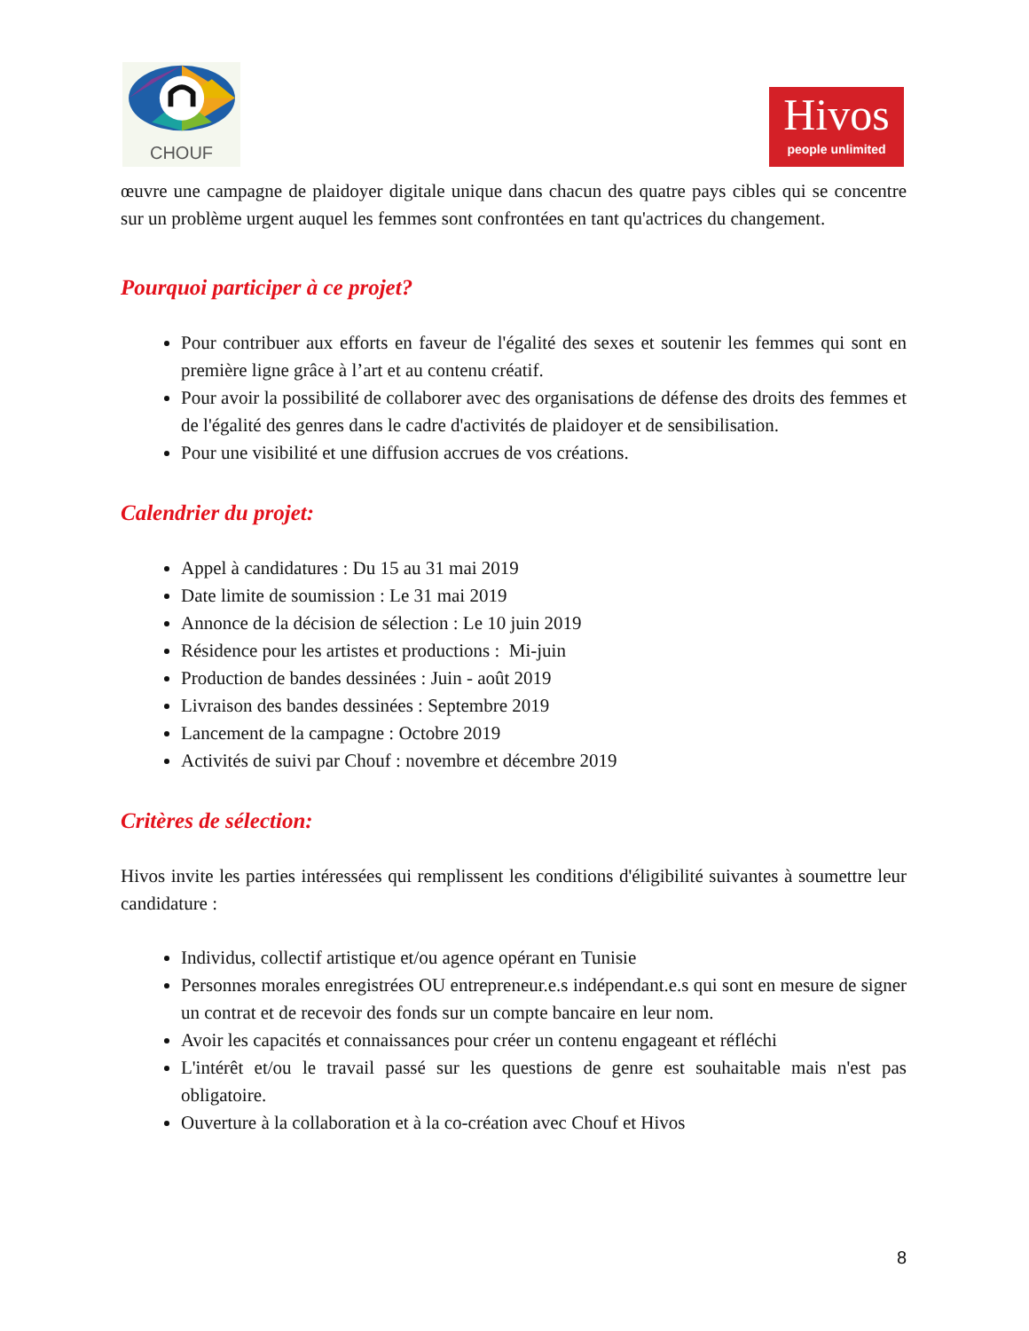CHOUF
Hivos
people unlimited
œuvre une campagne de plaidoyer digitale unique dans chacun des quatre pays cibles qui se concentre sur un problème urgent auquel les femmes sont confrontées en tant qu'actrices du changement.
Pourquoi participer à ce projet?
Pour contribuer aux efforts en faveur de l'égalité des sexes et soutenir les femmes qui sont en première ligne grâce à l’art et au contenu créatif.
Pour avoir la possibilité de collaborer avec des organisations de défense des droits des femmes et de l'égalité des genres dans le cadre d'activités de plaidoyer et de sensibilisation.
Pour une visibilité et une diffusion accrues de vos créations.
Calendrier du projet:
Appel à candidatures : Du 15 au 31 mai 2019
Date limite de soumission : Le 31 mai 2019
Annonce de la décision de sélection : Le 10 juin 2019
Résidence pour les artistes et productions : Mi-juin
Production de bandes dessinées : Juin - août 2019
Livraison des bandes dessinées : Septembre 2019
Lancement de la campagne : Octobre 2019
Activités de suivi par Chouf : novembre et décembre 2019
Critères de sélection:
Hivos invite les parties intéressées qui remplissent les conditions d'éligibilité suivantes à soumettre leur candidature :
Individus, collectif artistique et/ou agence opérant en Tunisie
Personnes morales enregistrées OU entrepreneur.e.s indépendant.e.s qui sont en mesure de signer un contrat et de recevoir des fonds sur un compte bancaire en leur nom.
Avoir les capacités et connaissances pour créer un contenu engageant et réfléchi
L'intérêt et/ou le travail passé sur les questions de genre est souhaitable mais n'est pas obligatoire.
Ouverture à la collaboration et à la co-création avec Chouf et Hivos
8